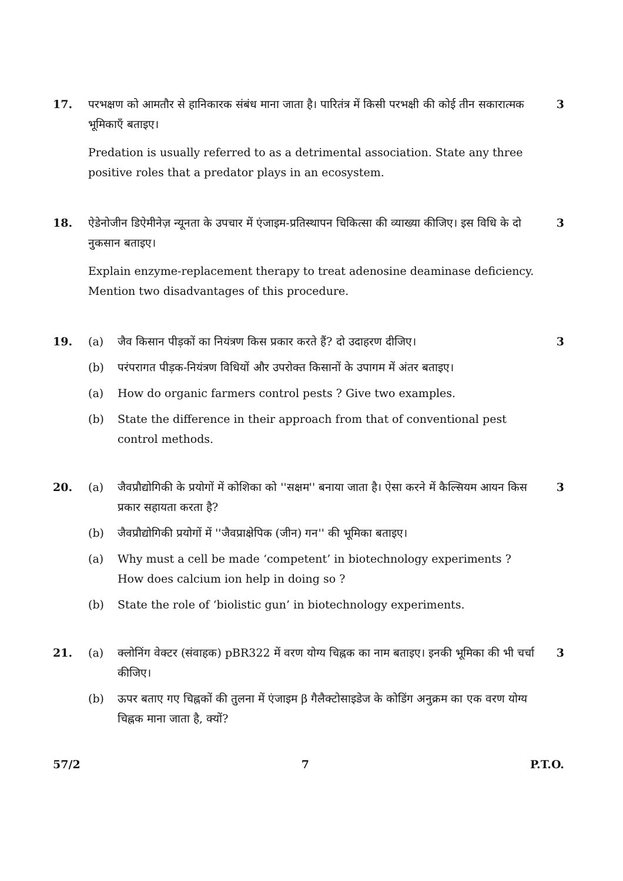17. परभक्षण को आमतौर से हानिकारक संबंध माना जाता है। पारितंत्र में किसी परभक्षी की कोई तीन सकारात्मक भूमिकाएँ बताइए।
Predation is usually referred to as a detrimental association. State any three positive roles that a predator plays in an ecosystem.
3
18. ऐडेनोजीन डिऐमीनेज़ न्यूनता के उपचार में एंजाइम-प्रतिस्थापन चिकित्सा की व्याख्या कीजिए। इस विधि के दो नुकसान बताइए।
Explain enzyme-replacement therapy to treat adenosine deaminase deficiency. Mention two disadvantages of this procedure.
3
19. (a) जैव किसान पीड़कों का नियंत्रण किस प्रकार करते हैं? दो उदाहरण दीजिए।
(b) परंपरागत पीड़क-नियंत्रण विधियों और उपरोक्त किसानों के उपागम में अंतर बताइए।
(a) How do organic farmers control pests ? Give two examples.
(b) State the difference in their approach from that of conventional pest control methods.
3
20. (a) जैवप्रौद्योगिकी के प्रयोगों में कोशिका को ''सक्षम'' बनाया जाता है। ऐसा करने में कैल्सियम आयन किस प्रकार सहायता करता है?
(b) जैवप्रौद्योगिकी प्रयोगों में ''जैवप्राक्षेपिक (जीन) गन'' की भूमिका बताइए।
(a) Why must a cell be made ‘competent’ in biotechnology experiments ? How does calcium ion help in doing so ?
(b) State the role of ‘biolistic gun’ in biotechnology experiments.
3
21. (a) क्लोनिंग वेक्टर (संवाहक) pBR322 में वरण योग्य चिह्नक का नाम बताइए। इनकी भूमिका की भी चर्चा कीजिए।
(b) ऊपर बताए गए चिह्नकों की तुलना में एंजाइम β गैलैक्टोसाइडेज के कोडिंग अनुक्रम का एक वरण योग्य चिह्नक माना जाता है, क्यों?
3
57/2 7 P.T.O.